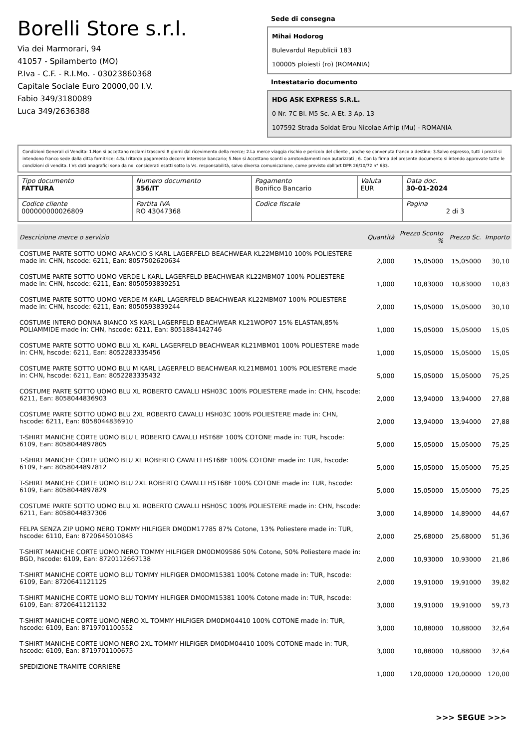Borelli Store s.r.l.
Via dei Marmorari, 94
41057 - Spilamberto (MO)
P.Iva - C.F. - R.I.Mo. - 03023860368
Capitale Sociale Euro 20000,00 I.V.
Fabio 349/3180089
Luca 349/2636388
Sede di consegna
Mihai Hodorog
Bulevardul Republicii 183
100005 ploiesti (ro) (ROMANIA)
Intestatario documento
HDG ASK EXPRESS S.R.L.
0 Nr. 7C Bl. M5 Sc. A Et. 3 Ap. 13
107592 Strada Soldat Erou Nicolae Arhip (Mu) - ROMANIA
Condizioni Generali di Vendita: 1.Non si accettano reclami trascorsi 8 giorni dal ricevimento della merce; 2.La merce viaggia rischio e pericolo del cliente , anche se convenuta franco a destino; 3.Salvo espresso, tutti i prezzi si intendono franco sede dalla ditta fornitrice; 4.Sul ritardo pagamento decorre interesse bancario; 5.Non si Accettano sconti o arrotondamenti non autorizzati ; 6. Con la firma del presente documento si intendo approvate tutte le condizioni di vendita. I Vs dati anagrafici sono da noi considerati esatti sotto la Vs. responsabilità, salvo diversa comunicazione, come previsto dall'art DPR 26/10/72 n° 633.
| Tipo documento FATTURA | Numero documento 356/IT | Pagamento Bonifico Bancario | Valuta EUR | Data doc. 30-01-2024 |
| Codice cliente 000000000026809 | Partita IVA RO 43047368 | Codice fiscale | | Pagina 2 di 3 |
| Descrizione merce o servizio | Quantità | Prezzo Sconto % | Prezzo Sc. | Importo |
| --- | --- | --- | --- | --- |
| COSTUME PARTE SOTTO UOMO ARANCIO S KARL LAGERFELD BEACHWEAR KL22MBM10 100% POLIESTERE made in: CHN, hscode: 6211, Ean: 8057502620634 | 2,000 | 15,05000 | 15,05000 | 30,10 |
| COSTUME PARTE SOTTO UOMO VERDE L KARL LAGERFELD BEACHWEAR KL22MBM07 100% POLIESTERE made in: CHN, hscode: 6211, Ean: 8050593839251 | 1,000 | 10,83000 | 10,83000 | 10,83 |
| COSTUME PARTE SOTTO UOMO VERDE M KARL LAGERFELD BEACHWEAR KL22MBM07 100% POLIESTERE made in: CHN, hscode: 6211, Ean: 8050593839244 | 2,000 | 15,05000 | 15,05000 | 30,10 |
| COSTUME INTERO DONNA BIANCO XS KARL LAGERFELD BEACHWEAR KL21WOP07 15% ELASTAN,85% POLIAMMIDE made in: CHN, hscode: 6211, Ean: 8051884142746 | 1,000 | 15,05000 | 15,05000 | 15,05 |
| COSTUME PARTE SOTTO UOMO BLU XL KARL LAGERFELD BEACHWEAR KL21MBM01 100% POLIESTERE made in: CHN, hscode: 6211, Ean: 8052283335456 | 1,000 | 15,05000 | 15,05000 | 15,05 |
| COSTUME PARTE SOTTO UOMO BLU M KARL LAGERFELD BEACHWEAR KL21MBM01 100% POLIESTERE made in: CHN, hscode: 6211, Ean: 8052283335432 | 5,000 | 15,05000 | 15,05000 | 75,25 |
| COSTUME PARTE SOTTO UOMO BLU XL ROBERTO CAVALLI HSH03C 100% POLIESTERE made in: CHN, hscode: 6211, Ean: 8058044836903 | 2,000 | 13,94000 | 13,94000 | 27,88 |
| COSTUME PARTE SOTTO UOMO BLU 2XL ROBERTO CAVALLI HSH03C 100% POLIESTERE made in: CHN, hscode: 6211, Ean: 8058044836910 | 2,000 | 13,94000 | 13,94000 | 27,88 |
| T-SHIRT MANICHE CORTE UOMO BLU L ROBERTO CAVALLI HST68F 100% COTONE made in: TUR, hscode: 6109, Ean: 8058044897805 | 5,000 | 15,05000 | 15,05000 | 75,25 |
| T-SHIRT MANICHE CORTE UOMO BLU XL ROBERTO CAVALLI HST68F 100% COTONE made in: TUR, hscode: 6109, Ean: 8058044897812 | 5,000 | 15,05000 | 15,05000 | 75,25 |
| T-SHIRT MANICHE CORTE UOMO BLU 2XL ROBERTO CAVALLI HST68F 100% COTONE made in: TUR, hscode: 6109, Ean: 8058044897829 | 5,000 | 15,05000 | 15,05000 | 75,25 |
| COSTUME PARTE SOTTO UOMO BLU XL ROBERTO CAVALLI HSH05C 100% POLIESTERE made in: CHN, hscode: 6211, Ean: 8058044837306 | 3,000 | 14,89000 | 14,89000 | 44,67 |
| FELPA SENZA ZIP UOMO NERO TOMMY HILFIGER DM0DM17785 87% Cotone, 13% Poliestere made in: TUR, hscode: 6110, Ean: 8720645010845 | 2,000 | 25,68000 | 25,68000 | 51,36 |
| T-SHIRT MANICHE CORTE UOMO NERO TOMMY HILFIGER DM0DM09586 50% Cotone, 50% Poliestere made in: BGD, hscode: 6109, Ean: 8720112667138 | 2,000 | 10,93000 | 10,93000 | 21,86 |
| T-SHIRT MANICHE CORTE UOMO BLU TOMMY HILFIGER DM0DM15381 100% Cotone made in: TUR, hscode: 6109, Ean: 8720641121125 | 2,000 | 19,91000 | 19,91000 | 39,82 |
| T-SHIRT MANICHE CORTE UOMO BLU TOMMY HILFIGER DM0DM15381 100% Cotone made in: TUR, hscode: 6109, Ean: 8720641121132 | 3,000 | 19,91000 | 19,91000 | 59,73 |
| T-SHIRT MANICHE CORTE UOMO NERO XL TOMMY HILFIGER DM0DM04410 100% COTONE made in: TUR, hscode: 6109, Ean: 8719701100552 | 3,000 | 10,88000 | 10,88000 | 32,64 |
| T-SHIRT MANICHE CORTE UOMO NERO 2XL TOMMY HILFIGER DM0DM04410 100% COTONE made in: TUR, hscode: 6109, Ean: 8719701100675 | 3,000 | 10,88000 | 10,88000 | 32,64 |
| SPEDIZIONE TRAMITE CORRIERE | 1,000 | 120,00000 | 120,00000 | 120,00 |
>>> SEGUE >>>